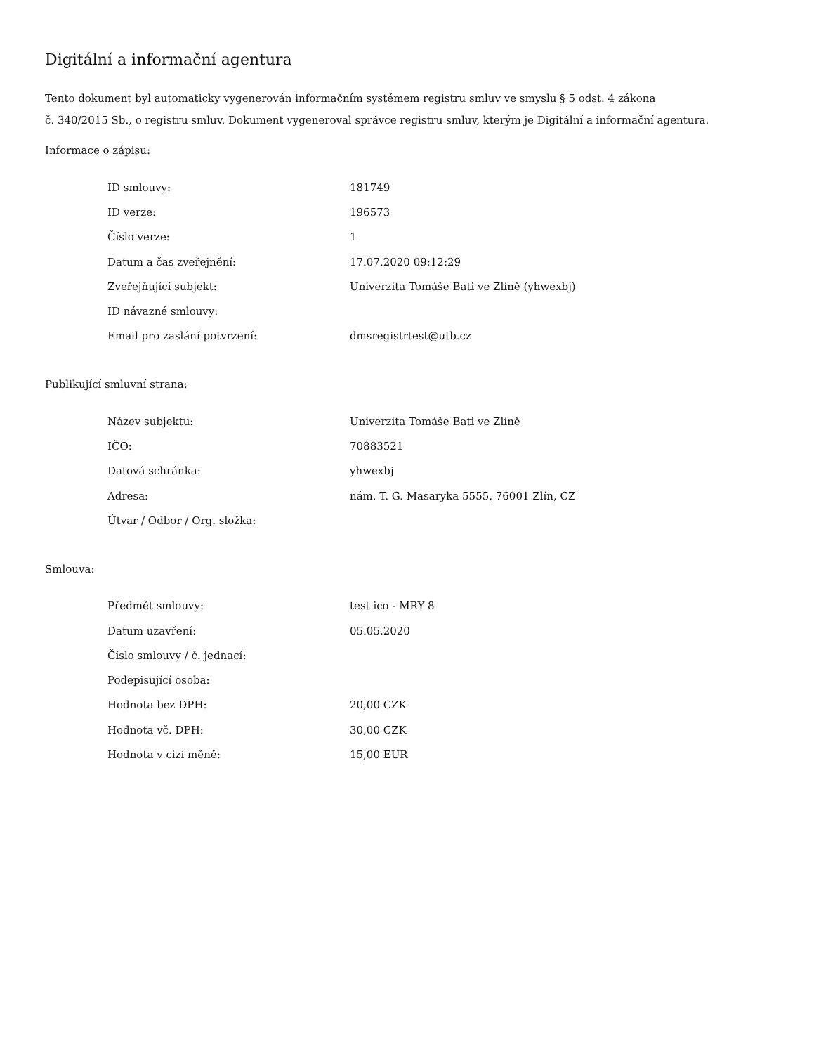Digitální a informační agentura
Tento dokument byl automaticky vygenerován informačním systémem registru smluv ve smyslu § 5 odst. 4 zákona
č. 340/2015 Sb., o registru smluv. Dokument vygeneroval správce registru smluv, kterým je Digitální a informační agentura.
Informace o zápisu:
| ID smlouvy: | 181749 |
| ID verze: | 196573 |
| Číslo verze: | 1 |
| Datum a čas zveřejnění: | 17.07.2020 09:12:29 |
| Zveřejňující subjekt: | Univerzita Tomáše Bati ve Zlíně (yhwexbj) |
| ID návazné smlouvy: | |
| Email pro zaslání potvrzení: | dmsregistrtest@utb.cz |
Publikující smluvní strana:
| Název subjektu: | Univerzita Tomáše Bati ve Zlíně |
| IČO: | 70883521 |
| Datová schránka: | yhwexbj |
| Adresa: | nám. T. G. Masaryka 5555, 76001 Zlín, CZ |
| Útvar / Odbor / Org. složka: | |
Smlouva:
| Předmět smlouvy: | test ico - MRY 8 |
| Datum uzavření: | 05.05.2020 |
| Číslo smlouvy / č. jednací: | |
| Podepisující osoba: | |
| Hodnota bez DPH: | 20,00 CZK |
| Hodnota vč. DPH: | 30,00 CZK |
| Hodnota v cizí měně: | 15,00 EUR |